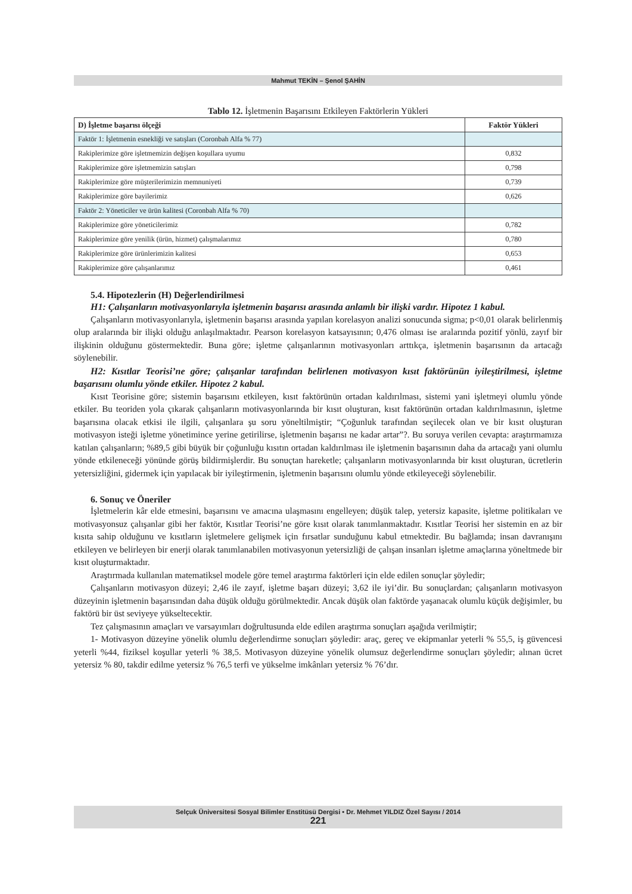Mahmut TEKİN – Şenol ŞAHİN
Tablo 12. İşletmenin Başarısını Etkileyen Faktörlerin Yükleri
| D) İşletme başarısı ölçeği | Faktör Yükleri |
| --- | --- |
| Faktör 1: İşletmenin esnekliği ve satışları (Coronbah Alfa % 77) | |
| Rakiplerimize göre işletmemizin değişen koşullara uyumu | 0,832 |
| Rakiplerimize göre işletmemizin satışları | 0,798 |
| Rakiplerimize göre müşterilerimizin memnuniyeti | 0,739 |
| Rakiplerimize göre bayilerimiz | 0,626 |
| Faktör 2: Yöneticiler ve ürün kalitesi (Coronbah Alfa % 70) | |
| Rakiplerimize göre yöneticilerimiz | 0,782 |
| Rakiplerimize göre yenilik (ürün, hizmet) çalışmalarımız | 0,780 |
| Rakiplerimize göre ürünlerimizin kalitesi | 0,653 |
| Rakiplerimize göre çalışanlarımız | 0,461 |
5.4. Hipotezlerin (H) Değerlendirilmesi
H1: Çalışanların motivasyonlarıyla işletmenin başarısı arasında anlamlı bir ilişki vardır. Hipotez 1 kabul.
Çalışanların motivasyonlarıyla, işletmenin başarısı arasında yapılan korelasyon analizi sonucunda sigma; p<0,01 olarak belirlenmiş olup aralarında bir ilişki olduğu anlaşılmaktadır. Pearson korelasyon katsayısının; 0,476 olması ise aralarında pozitif yönlü, zayıf bir ilişkinin olduğunu göstermektedir. Buna göre; işletme çalışanlarının motivasyonları arttıkça, işletmenin başarısının da artacağı söylenebilir.
H2: Kısıtlar Teorisi’ne göre; çalışanlar tarafından belirlenen motivasyon kısıt faktörünün iyileştirilmesi, işletme başarısını olumlu yönde etkiler. Hipotez 2 kabul.
Kısıt Teorisine göre; sistemin başarısını etkileyen, kısıt faktörünün ortadan kaldırılması, sistemi yani işletmeyi olumlu yönde etkiler. Bu teoriden yola çıkarak çalışanların motivasyonlarında bir kısıt oluşturan, kısıt faktörünün ortadan kaldırılmasının, işletme başarısına olacak etkisi ile ilgili, çalışanlara şu soru yöneltilmiştir; “Çoğunluk tarafından seçilecek olan ve bir kısıt oluşturan motivasyon isteği işletme yönetimince yerine getirilirse, işletmenin başarısı ne kadar artar”?. Bu soruya verilen cevapta: araştırmamıza katılan çalışanların; %89,5 gibi büyük bir çoğunluğu kısıtın ortadan kaldırılması ile işletmenin başarısının daha da artacağı yani olumlu yönde etkileneceği yönünde görüş bildirmişlerdir. Bu sonuçtan hareketle; çalışanların motivasyonlarında bir kısıt oluşturan, ücretlerin yetersizliğini, gidermek için yapılacak bir iyileştirmenin, işletmenin başarısını olumlu yönde etkileyeceği söylenebilir.
6. Sonuç ve Öneriler
İşletmelerin kâr elde etmesini, başarısını ve amacına ulaşmasını engelleyen; düşük talep, yetersiz kapasite, işletme politikaları ve motivasyonsuz çalışanlar gibi her faktör, Kısıtlar Teorisi’ne göre kısıt olarak tanımlanmaktadır. Kısıtlar Teorisi her sistemin en az bir kısıta sahip olduğunu ve kısıtların işletmelere gelişmek için fırsatlar sunduğunu kabul etmektedir. Bu bağlamda; insan davranışını etkileyen ve belirleyen bir enerji olarak tanımlanabilen motivasyonun yetersizliği de çalışan insanları işletme amaçlarına yöneltmede bir kısıt oluşturmaktadır.
Araştırmada kullanılan matematiksel modele göre temel araştırma faktörleri için elde edilen sonuçlar şöyledir;
Çalışanların motivasyon düzeyi; 2,46 ile zayıf, işletme başarı düzeyi; 3,62 ile iyi’dir. Bu sonuçlardan; çalışanların motivasyon düzeyinin işletmenin başarısından daha düşük olduğu görülmektedir. Ancak düşük olan faktörde yaşanacak olumlu küçük değişimler, bu faktörü bir üst seviyeye yükseltecektir.
Tez çalışmasının amaçları ve varsayımları doğrultusunda elde edilen araştırma sonuçları aşağıda verilmiştir;
1- Motivasyon düzeyine yönelik olumlu değerlendirme sonuçları şöyledir: araç, gereç ve ekipmanlar yeterli % 55,5, iş güvencesi yeterli %44, fiziksel koşullar yeterli % 38,5. Motivasyon düzeyine yönelik olumsuz değerlendirme sonuçları şöyledir; alınan ücret yetersiz % 80, takdir edilme yetersiz % 76,5 terfi ve yükselme imkânları yetersiz % 76’dır.
Selçuk Üniversitesi Sosyal Bilimler Enstitüsü Dergisi • Dr. Mehmet YILDIZ Özel Sayısı / 2014
221